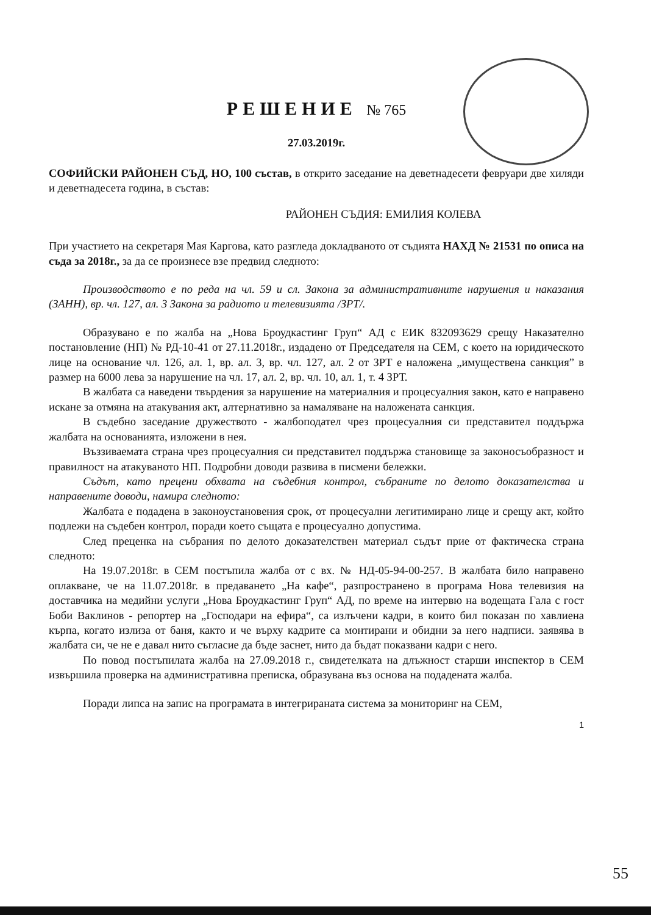РЕШЕНИЕ № 765
27.03.2019г.
СОФИЙСКИ РАЙОНЕН СЪД, НО, 100 състав, в открито заседание на деветнадесети февруари две хиляди и деветнадесета година, в състав:
РАЙОНЕН СЪДИЯ: ЕМИЛИЯ КОЛЕВА
При участието на секретаря Мая Каргова, като разгледа докладваното от съдията НАХД № 21531 по описа на съда за 2018г., за да се произнесе взе предвид следното:
Производството е по реда на чл. 59 и сл. Закона за административните нарушения и наказания (ЗАНН), вр. чл. 127, ал. 3 Закона за радиото и телевизията /ЗРТ/.
Образувано е по жалба на „Нова Броудкастинг Груп“ АД с ЕИК 832093629 срещу Наказателно постановление (НП) № РД-10-41 от 27.11.2018г., издадено от Председателя на СЕМ, с което на юридическото лице на основание чл. 126, ал. 1, вр. ал. 3, вр. чл. 127, ал. 2 от ЗРТ е наложена „имуществена санкция” в размер на 6000 лева за нарушение на чл. 17, ал. 2, вр. чл. 10, ал. 1, т. 4 ЗРТ.
В жалбата са наведени твърдения за нарушение на материалния и процесуалния закон, като е направено искане за отмяна на атакувания акт, алтернативно за намаляване на наложената санкция.
В съдебно заседание дружеството - жалбоподател чрез процесуалния си представител поддържа жалбата на основанията, изложени в нея.
Въззиваемата страна чрез процесуалния си представител поддържа становище за законосъобразност и правилност на атакуваното НП. Подробни доводи развива в писмени бележки.
Съдът, като прецени обхвата на съдебния контрол, събраните по делото доказателства и направените доводи, намира следното:
Жалбата е подадена в законоустановения срок, от процесуални легитимирано лице и срещу акт, който подлежи на съдебен контрол, поради което същата е процесуално допустима.
След преценка на събрания по делото доказателствен материал съдът прие от фактическа страна следното:
На 19.07.2018г. в СЕМ постъпила жалба от с вх. № НД-05-94-00-257. В жалбата било направено оплакване, че на 11.07.2018г. в предаването „На кафе“, разпространено в програма Нова телевизия на доставчика на медийни услуги „Нова Броудкастинг Груп“ АД, по време на интервю на водещата Гала с гост Боби Ваклинов - репортер на „Господари на ефира“, са излъчени кадри, в които бил показан по хавлиена кърпа, когато излиза от баня, както и че върху кадрите са монтирани и обидни за него надписи. заявява в жалбата си, че не е давал нито съгласие да бъде заснет, нито да бъдат показвани кадри с него.
По повод постъпилата жалба на 27.09.2018 г., свидетелката на длъжност старши инспектор в СЕМ извършила проверка на административна преписка, образувана въз основа на подадената жалба.
Поради липса на запис на програмата в интегрираната система за мониторинг на СЕМ,
1
55